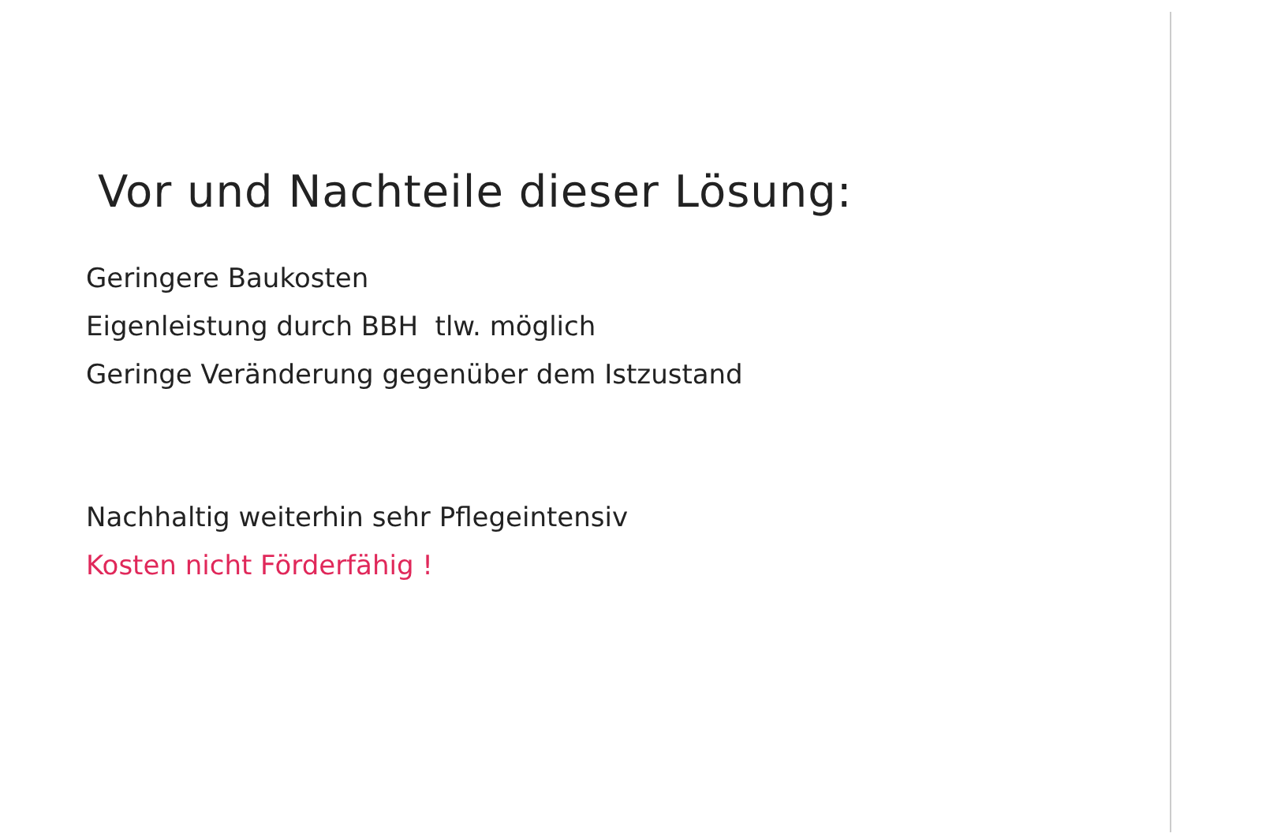Vor und Nachteile dieser Lösung:
Geringere Baukosten
Eigenleistung durch BBH tlw. möglich
Geringe Veränderung gegenüber dem Istzustand
Nachhaltig weiterhin sehr Pflegeintensiv
Kosten nicht Förderfähig !